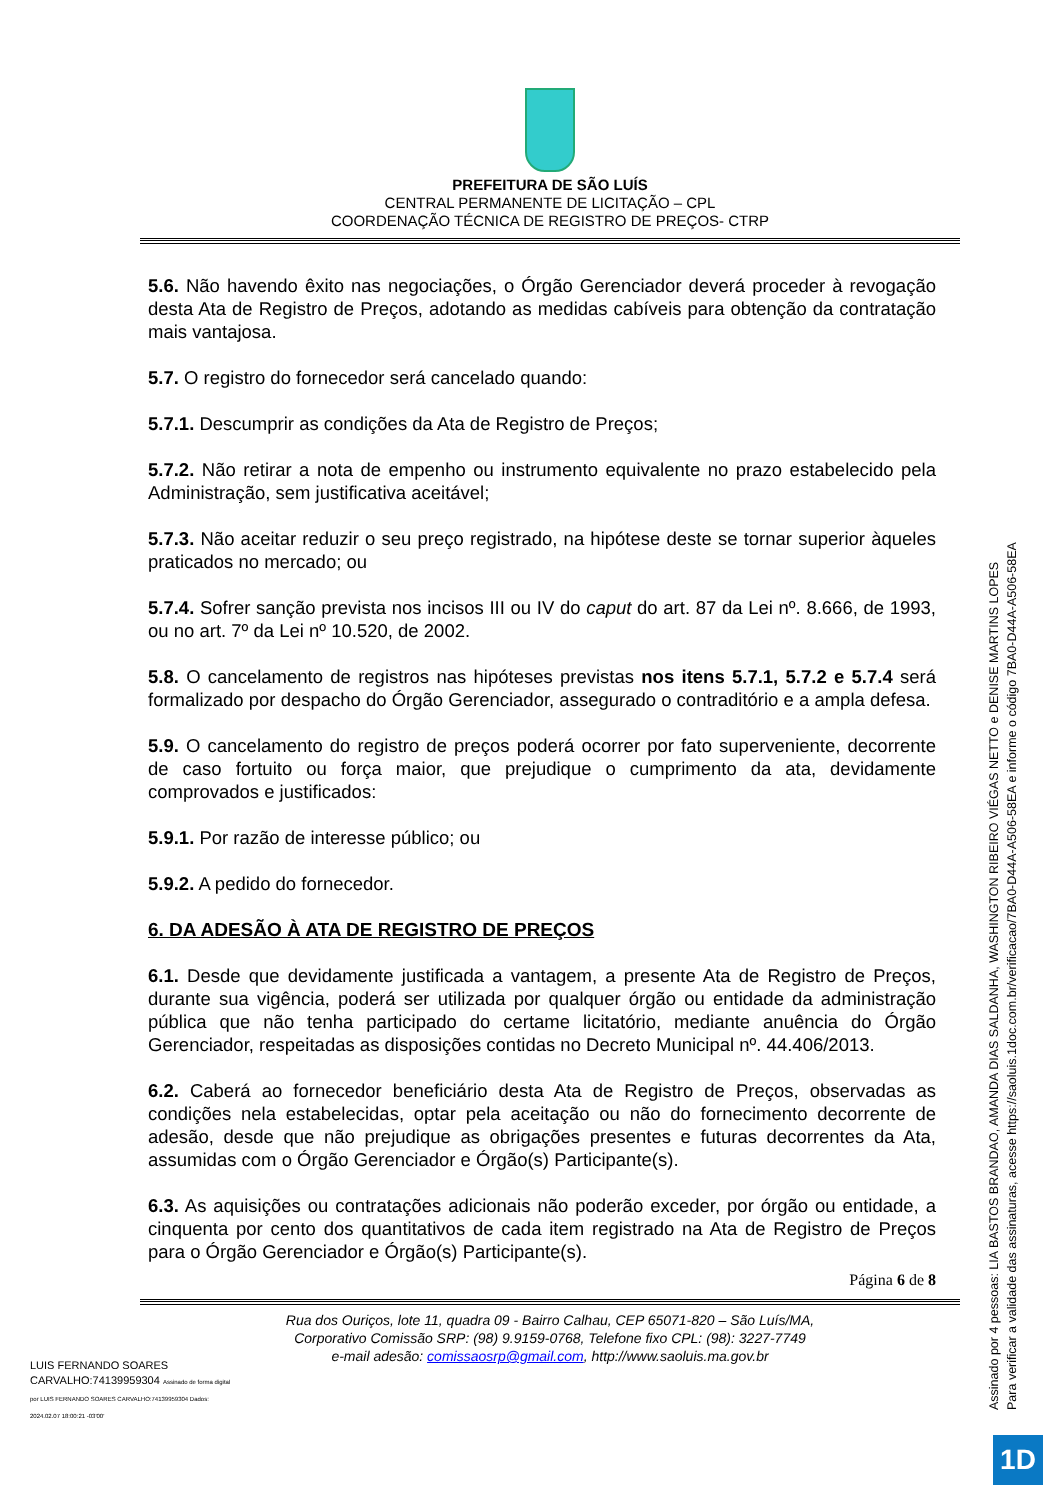PREFEITURA DE SÃO LUÍS
CENTRAL PERMANENTE DE LICITAÇÃO – CPL
COORDENAÇÃO TÉCNICA DE REGISTRO DE PREÇOS- CTRP
5.6. Não havendo êxito nas negociações, o Órgão Gerenciador deverá proceder à revogação desta Ata de Registro de Preços, adotando as medidas cabíveis para obtenção da contratação mais vantajosa.
5.7. O registro do fornecedor será cancelado quando:
5.7.1. Descumprir as condições da Ata de Registro de Preços;
5.7.2. Não retirar a nota de empenho ou instrumento equivalente no prazo estabelecido pela Administração, sem justificativa aceitável;
5.7.3. Não aceitar reduzir o seu preço registrado, na hipótese deste se tornar superior àqueles praticados no mercado; ou
5.7.4. Sofrer sanção prevista nos incisos III ou IV do caput do art. 87 da Lei nº. 8.666, de 1993, ou no art. 7º da Lei nº 10.520, de 2002.
5.8. O cancelamento de registros nas hipóteses previstas nos itens 5.7.1, 5.7.2 e 5.7.4 será formalizado por despacho do Órgão Gerenciador, assegurado o contraditório e a ampla defesa.
5.9. O cancelamento do registro de preços poderá ocorrer por fato superveniente, decorrente de caso fortuito ou força maior, que prejudique o cumprimento da ata, devidamente comprovados e justificados:
5.9.1. Por razão de interesse público; ou
5.9.2. A pedido do fornecedor.
6. DA ADESÃO À ATA DE REGISTRO DE PREÇOS
6.1. Desde que devidamente justificada a vantagem, a presente Ata de Registro de Preços, durante sua vigência, poderá ser utilizada por qualquer órgão ou entidade da administração pública que não tenha participado do certame licitatório, mediante anuência do Órgão Gerenciador, respeitadas as disposições contidas no Decreto Municipal nº. 44.406/2013.
6.2. Caberá ao fornecedor beneficiário desta Ata de Registro de Preços, observadas as condições nela estabelecidas, optar pela aceitação ou não do fornecimento decorrente de adesão, desde que não prejudique as obrigações presentes e futuras decorrentes da Ata, assumidas com o Órgão Gerenciador e Órgão(s) Participante(s).
6.3. As aquisições ou contratações adicionais não poderão exceder, por órgão ou entidade, a cinquenta por cento dos quantitativos de cada item registrado na Ata de Registro de Preços para o Órgão Gerenciador e Órgão(s) Participante(s).
Página 6 de 8
Rua dos Ouriços, lote 11, quadra 09 - Bairro Calhau, CEP 65071-820 – São Luís/MA,
Corporativo Comissão SRP: (98) 9.9159-0768, Telefone fixo CPL: (98): 3227-7749
e-mail adesão: comissaosrp@gmail.com, http://www.saoluis.ma.gov.br
LUIS FERNANDO SOARES CARVALHO:74139959304 Assinado de forma digital por LUIS FERNANDO SOARES CARVALHO:74139959304 Dados: 2024.02.07 18:00:21 -03'00'
Assinado por 4 pessoas: LIA BASTOS BRANDAO, AMANDA DIAS SALDANHA, WASHINGTON RIBEIRO VIÉGAS NETTO e DENISE MARTINS LOPES
Para verificar a validade das assinaturas, acesse https://saoluis.1doc.com.br/verificacao/7BA0-D44A-A506-58EA e informe o código 7BA0-D44A-A506-58EA
1D